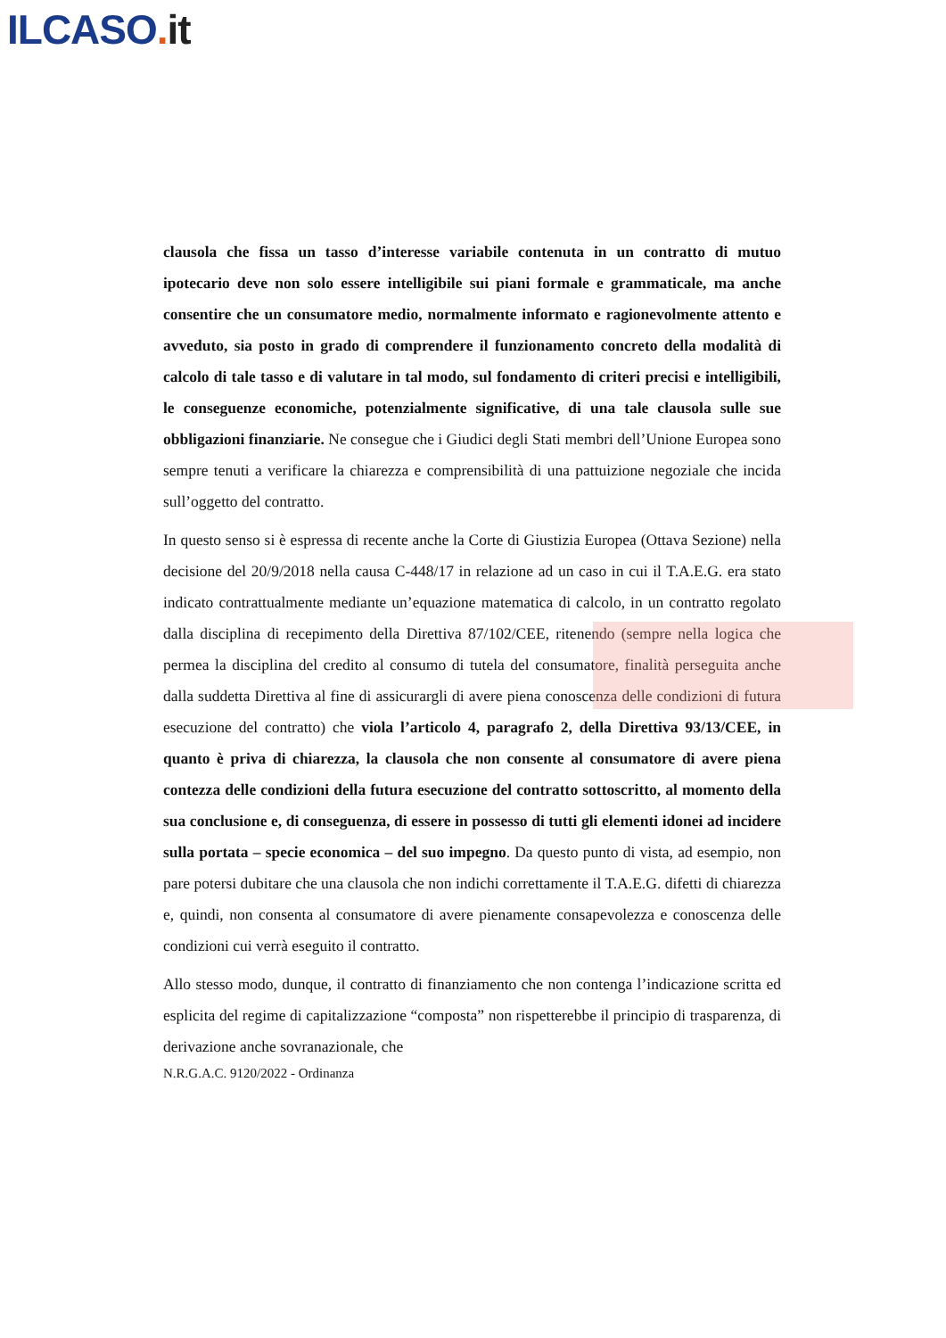ILCASO. it
clausola che fissa un tasso d’interesse variabile contenuta in un contratto di mutuo ipotecario deve non solo essere intelligibile sui piani formale e grammaticale, ma anche consentire che un consumatore medio, normalmente informato e ragionevolmente attento e avveduto, sia posto in grado di comprendere il funzionamento concreto della modalità di calcolo di tale tasso e di valutare in tal modo, sul fondamento di criteri precisi e intelligibili, le conseguenze economiche, potenzialmente significative, di una tale clausola sulle sue obbligazioni finanziarie. Ne consegue che i Giudici degli Stati membri dell’Unione Europea sono sempre tenuti a verificare la chiarezza e comprensibilità di una pattuizione negoziale che incida sull’oggetto del contratto.
In questo senso si è espressa di recente anche la Corte di Giustizia Europea (Ottava Sezione) nella decisione del 20/9/2018 nella causa C-448/17 in relazione ad un caso in cui il T.A.E.G. era stato indicato contrattualmente mediante un’equazione matematica di calcolo, in un contratto regolato dalla disciplina di recepimento della Direttiva 87/102/CEE, ritenendo (sempre nella logica che permea la disciplina del credito al consumo di tutela del consumatore, finalità perseguita anche dalla suddetta Direttiva al fine di assicurargli di avere piena conoscenza delle condizioni di futura esecuzione del contratto) che viola l’articolo 4, paragrafo 2, della Direttiva 93/13/CEE, in quanto è priva di chiarezza, la clausola che non consente al consumatore di avere piena contezza delle condizioni della futura esecuzione del contratto sottoscritto, al momento della sua conclusione e, di conseguenza, di essere in possesso di tutti gli elementi idonei ad incidere sulla portata – specie economica – del suo impegno. Da questo punto di vista, ad esempio, non pare potersi dubitare che una clausola che non indichi correttamente il T.A.E.G. difetti di chiarezza e, quindi, non consenta al consumatore di avere pienamente consapevolezza e conoscenza delle condizioni cui verrà eseguito il contratto.
Allo stesso modo, dunque, il contratto di finanziamento che non contenga l’indicazione scritta ed esplicita del regime di capitalizzazione “composta” non rispetterebbe il principio di trasparenza, di derivazione anche sovranazionale, che
N.R.G.A.C. 9120/2022 - Ordinanza